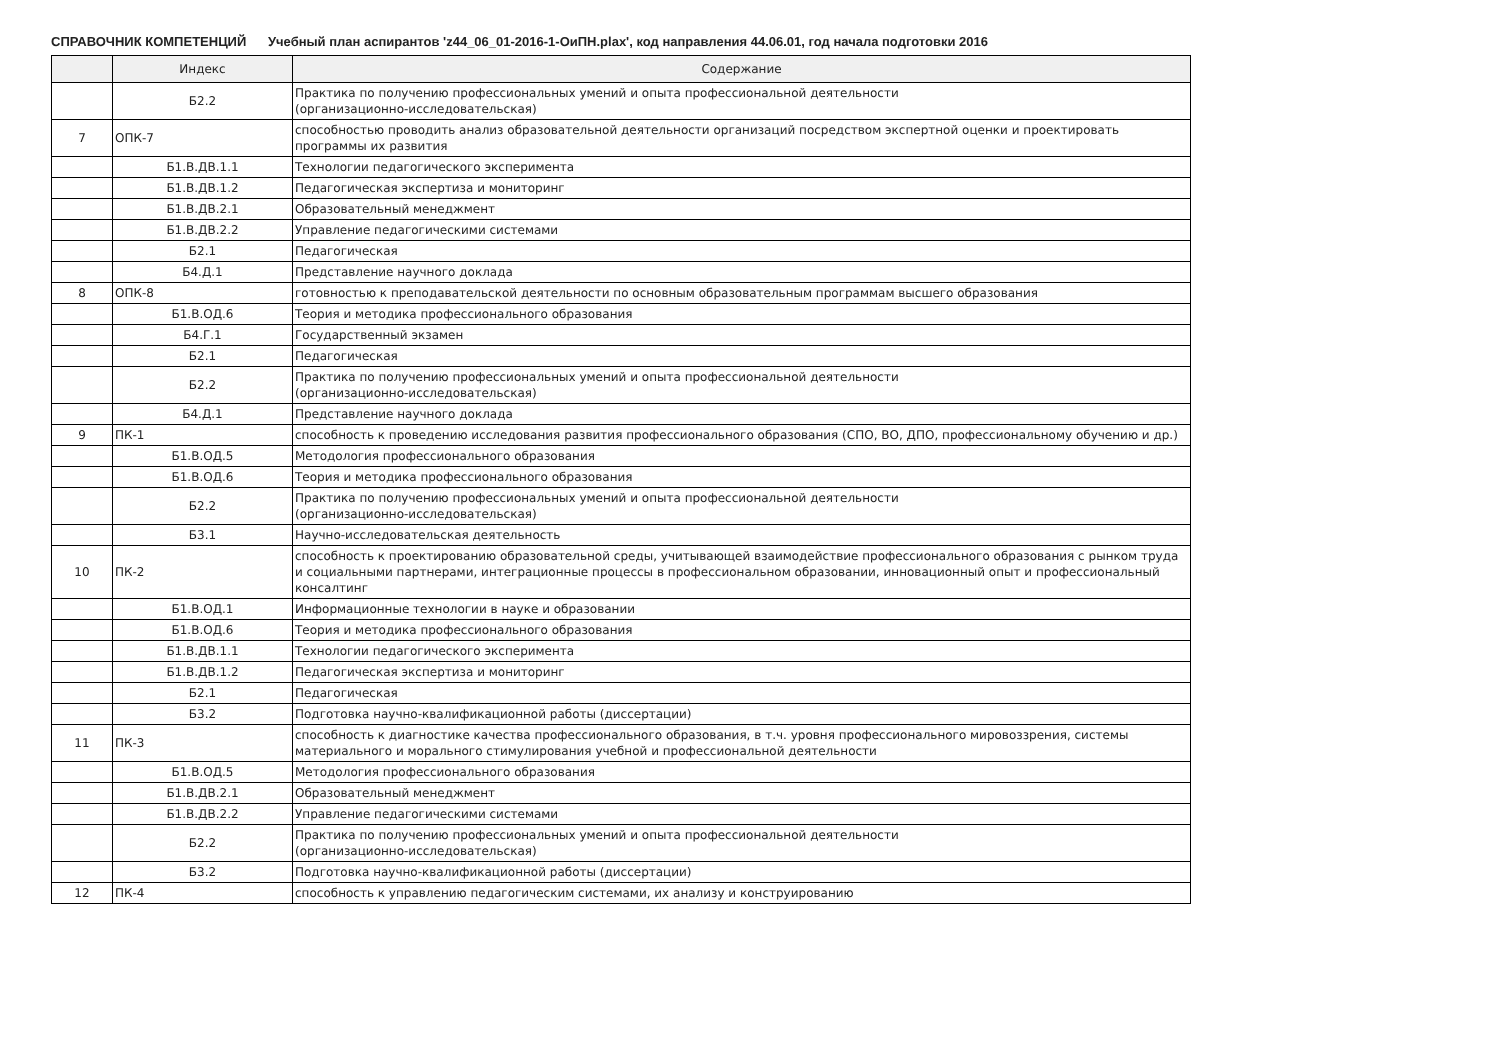СПРАВОЧНИК КОМПЕТЕНЦИЙ Учебный план аспирантов 'z44_06_01-2016-1-ОиПН.plax', код направления 44.06.01, год начала подготовки 2016
| | Индекс | Содержание |
| --- | --- | --- |
| | Б2.2 | Практика по получению профессиональных умений и опыта профессиональной деятельности (организационно-исследовательская) |
| 7 | ОПК-7 | способностью проводить анализ образовательной деятельности организаций посредством экспертной оценки и проектировать программы их развития |
| | Б1.В.ДВ.1.1 | Технологии педагогического эксперимента |
| | Б1.В.ДВ.1.2 | Педагогическая экспертиза и мониторинг |
| | Б1.В.ДВ.2.1 | Образовательный менеджмент |
| | Б1.В.ДВ.2.2 | Управление педагогическими системами |
| | Б2.1 | Педагогическая |
| | Б4.Д.1 | Представление научного доклада |
| 8 | ОПК-8 | готовностью к преподавательской деятельности по основным образовательным программам высшего образования |
| | Б1.В.ОД.6 | Теория и методика профессионального образования |
| | Б4.Г.1 | Государственный экзамен |
| | Б2.1 | Педагогическая |
| | Б2.2 | Практика по получению профессиональных умений и опыта профессиональной деятельности (организационно-исследовательская) |
| | Б4.Д.1 | Представление научного доклада |
| 9 | ПК-1 | способность к проведению исследования развития профессионального образования (СПО, ВО, ДПО, профессиональному обучению и др.) |
| | Б1.В.ОД.5 | Методология профессионального образования |
| | Б1.В.ОД.6 | Теория и методика профессионального образования |
| | Б2.2 | Практика по получению профессиональных умений и опыта профессиональной деятельности (организационно-исследовательская) |
| | Б3.1 | Научно-исследовательская деятельность |
| 10 | ПК-2 | способность к проектированию образовательной среды, учитывающей взаимодействие профессионального образования с рынком труда и социальными партнерами, интеграционные процессы в профессиональном образовании, инновационный опыт и профессиональный консалтинг |
| | Б1.В.ОД.1 | Информационные технологии в науке и образовании |
| | Б1.В.ОД.6 | Теория и методика профессионального образования |
| | Б1.В.ДВ.1.1 | Технологии педагогического эксперимента |
| | Б1.В.ДВ.1.2 | Педагогическая экспертиза и мониторинг |
| | Б2.1 | Педагогическая |
| | Б3.2 | Подготовка научно-квалификационной работы (диссертации) |
| 11 | ПК-3 | способность к диагностике качества профессионального образования, в т.ч. уровня профессионального мировоззрения, системы материального и морального стимулирования учебной и профессиональной деятельности |
| | Б1.В.ОД.5 | Методология профессионального образования |
| | Б1.В.ДВ.2.1 | Образовательный менеджмент |
| | Б1.В.ДВ.2.2 | Управление педагогическими системами |
| | Б2.2 | Практика по получению профессиональных умений и опыта профессиональной деятельности (организационно-исследовательская) |
| | Б3.2 | Подготовка научно-квалификационной работы (диссертации) |
| 12 | ПК-4 | способность к управлению педагогическим системами, их анализу и конструированию |